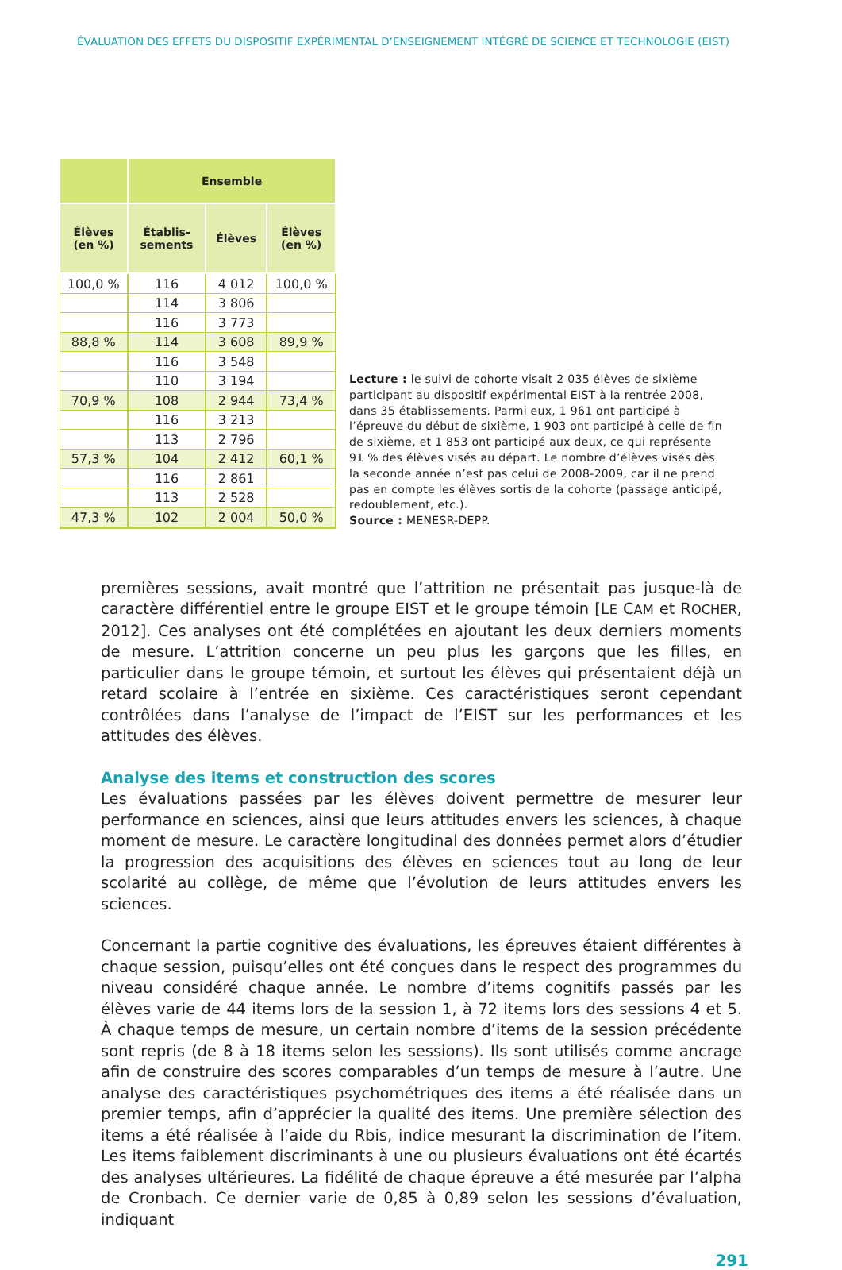ÉVALUATION DES EFFETS DU DISPOSITIF EXPÉRIMENTAL D’ENSEIGNEMENT INTÉGRÉ DE SCIENCE ET TECHNOLOGIE (EIST)
| | Ensemble | | |
| --- | --- | --- | --- |
| Élèves (en %) | Établis- sements | Élèves | Élèves (en %) |
| 100,0 % | 116 | 4 012 | 100,0 % |
| | 114 | 3 806 | |
| | 116 | 3 773 | |
| 88,8 % | 114 | 3 608 | 89,9 % |
| | 116 | 3 548 | |
| | 110 | 3 194 | |
| 70,9 % | 108 | 2 944 | 73,4 % |
| | 116 | 3 213 | |
| | 113 | 2 796 | |
| 57,3 % | 104 | 2 412 | 60,1 % |
| | 116 | 2 861 | |
| | 113 | 2 528 | |
| 47,3 % | 102 | 2 004 | 50,0 % |
Lecture : le suivi de cohorte visait 2 035 élèves de sixième participant au dispositif expérimental EIST à la rentrée 2008, dans 35 établissements. Parmi eux, 1 961 ont participé à l’épreuve du début de sixième, 1 903 ont participé à celle de fin de sixième, et 1 853 ont participé aux deux, ce qui représente 91 % des élèves visés au départ. Le nombre d’élèves visés dès la seconde année n’est pas celui de 2008-2009, car il ne prend pas en compte les élèves sortis de la cohorte (passage anticipé, redoublement, etc.).
Source : MENESR-DEPP.
premières sessions, avait montré que l’attrition ne présentait pas jusque-là de caractère différentiel entre le groupe EIST et le groupe témoin [LE CAM et ROCHER, 2012]. Ces analyses ont été complétées en ajoutant les deux derniers moments de mesure. L’attrition concerne un peu plus les garçons que les filles, en particulier dans le groupe témoin, et surtout les élèves qui présentaient déjà un retard scolaire à l’entrée en sixième. Ces caractéristiques seront cependant contrôlées dans l’analyse de l’impact de l’EIST sur les performances et les attitudes des élèves.
Analyse des items et construction des scores
Les évaluations passées par les élèves doivent permettre de mesurer leur performance en sciences, ainsi que leurs attitudes envers les sciences, à chaque moment de mesure. Le caractère longitudinal des données permet alors d’étudier la progression des acquisitions des élèves en sciences tout au long de leur scolarité au collège, de même que l’évolution de leurs attitudes envers les sciences.
Concernant la partie cognitive des évaluations, les épreuves étaient différentes à chaque session, puisqu’elles ont été conçues dans le respect des programmes du niveau considéré chaque année. Le nombre d’items cognitifs passés par les élèves varie de 44 items lors de la session 1, à 72 items lors des sessions 4 et 5. À chaque temps de mesure, un certain nombre d’items de la session précédente sont repris (de 8 à 18 items selon les sessions). Ils sont utilisés comme ancrage afin de construire des scores comparables d’un temps de mesure à l’autre. Une analyse des caractéristiques psychométriques des items a été réalisée dans un premier temps, afin d’apprécier la qualité des items. Une première sélection des items a été réalisée à l’aide du Rbis, indice mesurant la discrimination de l’item. Les items faiblement discriminants à une ou plusieurs évaluations ont été écartés des analyses ultérieures. La fidélité de chaque épreuve a été mesurée par l’alpha de Cronbach. Ce dernier varie de 0,85 à 0,89 selon les sessions d’évaluation, indiquant
291